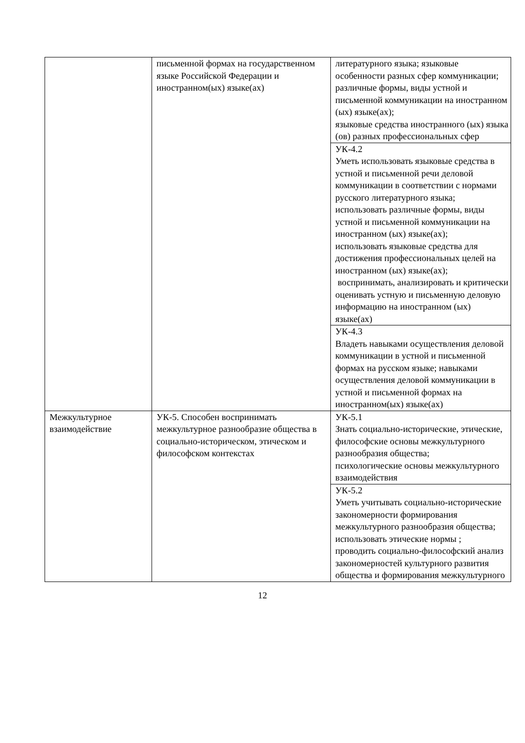| | письменной формах на государственном языке Российской Федерации и иностранном(ых) языке(ах) | литературного языка; языковые особенности разных сфер коммуникации; различные формы, виды устной и письменной коммуникации на иностранном (ых) языке(ах); языковые средства иностранного (ых) языка (ов) разных профессиональных сфер |
| | | УК-4.2 Уметь использовать языковые средства в устной и письменной речи деловой коммуникации в соответствии с нормами русского литературного языка; использовать различные формы, виды устной и письменной коммуникации на иностранном (ых) языке(ах); использовать языковые средства для достижения профессиональных целей на иностранном (ых) языке(ах); воспринимать, анализировать и критически оценивать устную и письменную деловую информацию на иностранном (ых) языке(ах) |
| | | УК-4.3 Владеть навыками осуществления деловой коммуникации в устной и письменной формах на русском языке; навыками осуществления деловой коммуникации в устной и письменной формах на иностранном(ых) языке(ах) |
| Межкультурное взаимодействие | УК-5. Способен воспринимать межкультурное разнообразие общества в социально-историческом, этическом и философском контекстах | УК-5.1 Знать социально-исторические, этические, философские основы межкультурного разнообразия общества; психологические основы межкультурного взаимодействия |
| | | УК-5.2 Уметь учитывать социально-исторические закономерности формирования межкультурного разнообразия общества; использовать этические нормы ; проводить социально-философский анализ закономерностей культурного развития общества и формирования межкультурного |
12